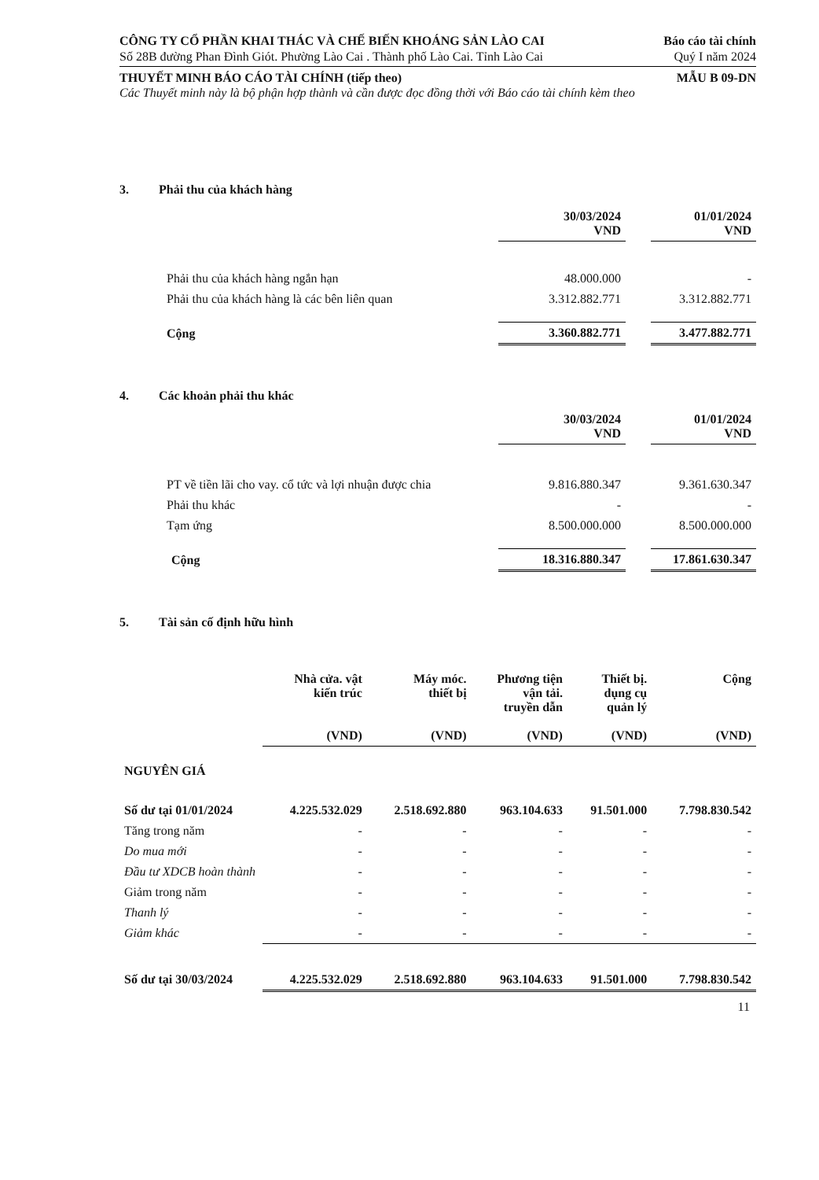CÔNG TY CỔ PHẦN KHAI THÁC VÀ CHẾ BIẾN KHOÁNG SẢN LÀO CAI
Báo cáo tài chính
Số 28B đường Phan Đình Giót. Phường Lào Cai . Thành phố Lào Cai. Tỉnh Lào Cai
Quý I năm 2024
THUYẾT MINH BÁO CÁO TÀI CHÍNH (tiếp theo)
MẪU B 09-DN
Các Thuyết minh này là bộ phận hợp thành và cần được đọc đồng thời với Báo cáo tài chính kèm theo
3. Phải thu của khách hàng
| | 30/03/2024 VND | | 01/01/2024 VND |
| --- | --- | --- | --- |
| Phải thu của khách hàng ngắn hạn | 48.000.000 | | - |
| Phải thu của khách hàng là các bên liên quan | 3.312.882.771 | | 3.312.882.771 |
| Cộng | 3.360.882.771 | | 3.477.882.771 |
4. Các khoản phải thu khác
| | 30/03/2024 VND | | 01/01/2024 VND |
| --- | --- | --- | --- |
| PT về tiền lãi cho vay. cổ tức và lợi nhuận được chia | 9.816.880.347 | | 9.361.630.347 |
| Phải thu khác | - | | - |
| Tạm ứng | 8.500.000.000 | | 8.500.000.000 |
| Cộng | 18.316.880.347 | | 17.861.630.347 |
5. Tài sản cố định hữu hình
| | Nhà cửa. vật kiến trúc (VND) | Máy móc. thiết bị (VND) | Phương tiện vận tải. truyền dẫn (VND) | Thiết bị. dụng cụ quản lý (VND) | Cộng (VND) |
| --- | --- | --- | --- | --- | --- |
| NGUYÊN GIÁ | | | | | |
| Số dư tại 01/01/2024 | 4.225.532.029 | 2.518.692.880 | 963.104.633 | 91.501.000 | 7.798.830.542 |
| Tăng trong năm | - | - | - | - | - |
| Do mua mới | - | - | - | - | - |
| Đầu tư XDCB hoàn thành | - | - | - | - | - |
| Giảm trong năm | - | - | - | - | - |
| Thanh lý | - | - | - | - | - |
| Giảm khác | - | - | - | - | - |
| Số dư tại 30/03/2024 | 4.225.532.029 | 2.518.692.880 | 963.104.633 | 91.501.000 | 7.798.830.542 |
11